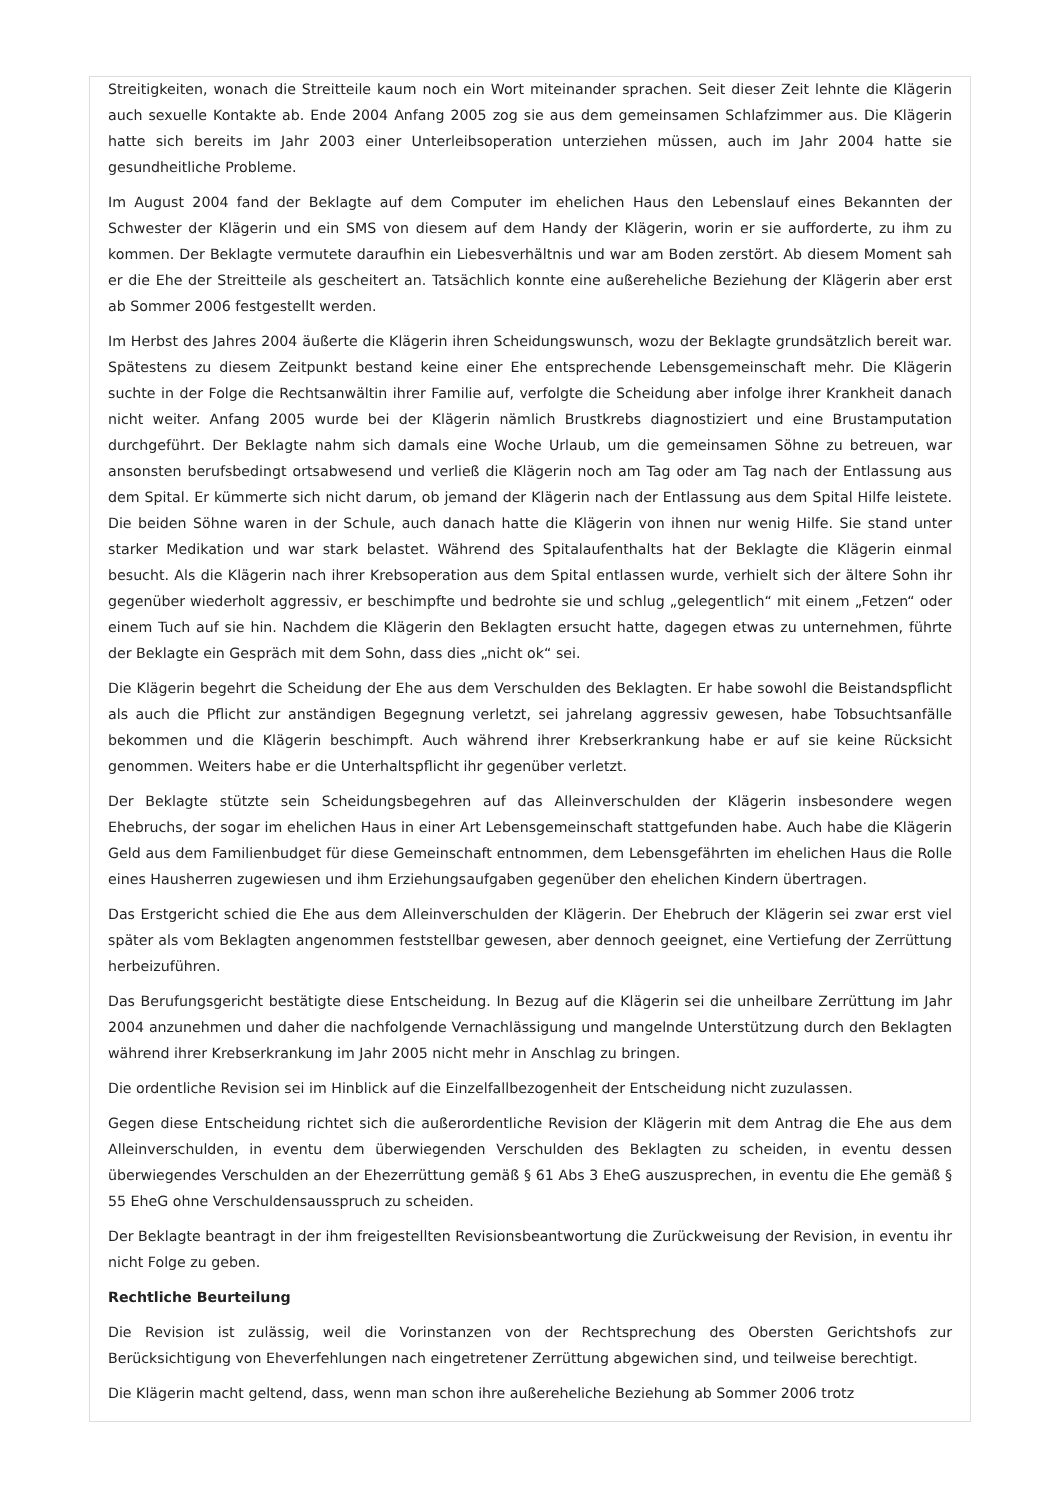Streitigkeiten, wonach die Streitteile kaum noch ein Wort miteinander sprachen. Seit dieser Zeit lehnte die Klägerin auch sexuelle Kontakte ab. Ende 2004 Anfang 2005 zog sie aus dem gemeinsamen Schlafzimmer aus. Die Klägerin hatte sich bereits im Jahr 2003 einer Unterleibsoperation unterziehen müssen, auch im Jahr 2004 hatte sie gesundheitliche Probleme.
Im August 2004 fand der Beklagte auf dem Computer im ehelichen Haus den Lebenslauf eines Bekannten der Schwester der Klägerin und ein SMS von diesem auf dem Handy der Klägerin, worin er sie aufforderte, zu ihm zu kommen. Der Beklagte vermutete daraufhin ein Liebesverhältnis und war am Boden zerstört. Ab diesem Moment sah er die Ehe der Streitteile als gescheitert an. Tatsächlich konnte eine außereheliche Beziehung der Klägerin aber erst ab Sommer 2006 festgestellt werden.
Im Herbst des Jahres 2004 äußerte die Klägerin ihren Scheidungswunsch, wozu der Beklagte grundsätzlich bereit war. Spätestens zu diesem Zeitpunkt bestand keine einer Ehe entsprechende Lebensgemeinschaft mehr. Die Klägerin suchte in der Folge die Rechtsanwältin ihrer Familie auf, verfolgte die Scheidung aber infolge ihrer Krankheit danach nicht weiter. Anfang 2005 wurde bei der Klägerin nämlich Brustkrebs diagnostiziert und eine Brustamputation durchgeführt. Der Beklagte nahm sich damals eine Woche Urlaub, um die gemeinsamen Söhne zu betreuen, war ansonsten berufsbedingt ortsabwesend und verließ die Klägerin noch am Tag oder am Tag nach der Entlassung aus dem Spital. Er kümmerte sich nicht darum, ob jemand der Klägerin nach der Entlassung aus dem Spital Hilfe leistete. Die beiden Söhne waren in der Schule, auch danach hatte die Klägerin von ihnen nur wenig Hilfe. Sie stand unter starker Medikation und war stark belastet. Während des Spitalaufenthalts hat der Beklagte die Klägerin einmal besucht. Als die Klägerin nach ihrer Krebsoperation aus dem Spital entlassen wurde, verhielt sich der ältere Sohn ihr gegenüber wiederholt aggressiv, er beschimpfte und bedrohte sie und schlug „gelegentlich“ mit einem „Fetzen“ oder einem Tuch auf sie hin. Nachdem die Klägerin den Beklagten ersucht hatte, dagegen etwas zu unternehmen, führte der Beklagte ein Gespräch mit dem Sohn, dass dies „nicht ok“ sei.
Die Klägerin begehrt die Scheidung der Ehe aus dem Verschulden des Beklagten. Er habe sowohl die Beistandspflicht als auch die Pflicht zur anständigen Begegnung verletzt, sei jahrelang aggressiv gewesen, habe Tobsuchtsanfälle bekommen und die Klägerin beschimpft. Auch während ihrer Krebserkrankung habe er auf sie keine Rücksicht genommen. Weiters habe er die Unterhaltspflicht ihr gegenüber verletzt.
Der Beklagte stützte sein Scheidungsbegehren auf das Alleinverschulden der Klägerin insbesondere wegen Ehebruchs, der sogar im ehelichen Haus in einer Art Lebensgemeinschaft stattgefunden habe. Auch habe die Klägerin Geld aus dem Familienbudget für diese Gemeinschaft entnommen, dem Lebensgefährten im ehelichen Haus die Rolle eines Hausherren zugewiesen und ihm Erziehungsaufgaben gegenüber den ehelichen Kindern übertragen.
Das Erstgericht schied die Ehe aus dem Alleinverschulden der Klägerin. Der Ehebruch der Klägerin sei zwar erst viel später als vom Beklagten angenommen feststellbar gewesen, aber dennoch geeignet, eine Vertiefung der Zerrüttung herbeizuführen.
Das Berufungsgericht bestätigte diese Entscheidung. In Bezug auf die Klägerin sei die unheilbare Zerrüttung im Jahr 2004 anzunehmen und daher die nachfolgende Vernachlässigung und mangelnde Unterstützung durch den Beklagten während ihrer Krebserkrankung im Jahr 2005 nicht mehr in Anschlag zu bringen.
Die ordentliche Revision sei im Hinblick auf die Einzelfallbezogenheit der Entscheidung nicht zuzulassen.
Gegen diese Entscheidung richtet sich die außerordentliche Revision der Klägerin mit dem Antrag die Ehe aus dem Alleinverschulden, in eventu dem überwiegenden Verschulden des Beklagten zu scheiden, in eventu dessen überwiegendes Verschulden an der Ehezerrüttung gemäß § 61 Abs 3 EheG auszusprechen, in eventu die Ehe gemäß § 55 EheG ohne Verschuldensausspruch zu scheiden.
Der Beklagte beantragt in der ihm freigestellten Revisionsbeantwortung die Zurückweisung der Revision, in eventu ihr nicht Folge zu geben.
Rechtliche Beurteilung
Die Revision ist zulässig, weil die Vorinstanzen von der Rechtsprechung des Obersten Gerichtshofs zur Berücksichtigung von Eheverfehlungen nach eingetretener Zerrüttung abgewichen sind, und teilweise berechtigt.
Die Klägerin macht geltend, dass, wenn man schon ihre außereheliche Beziehung ab Sommer 2006 trotz